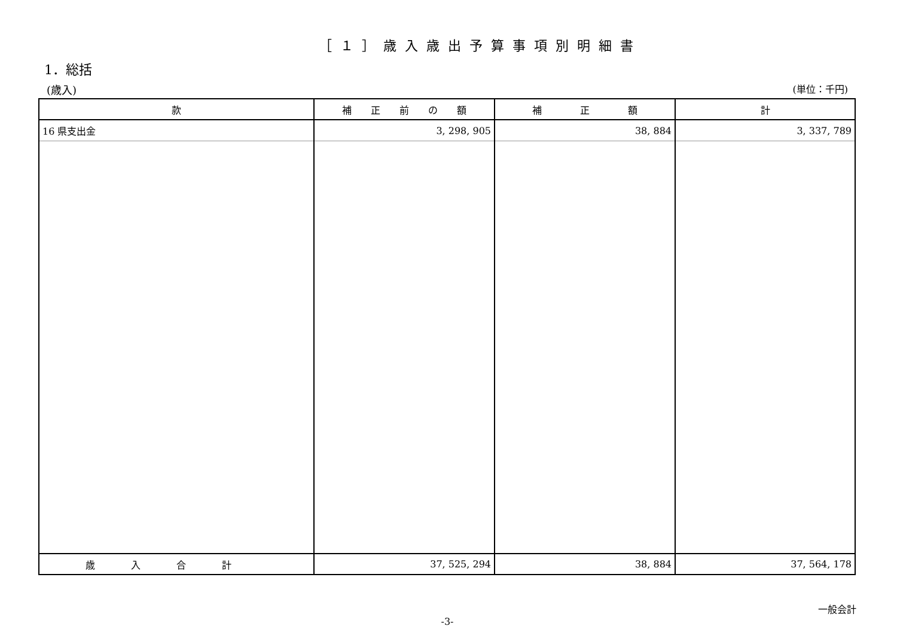［１］歳入歳出予算事項別明細書
1．総括
(歳入) (単位：千円)
| 款 | 補 正 前 の 額 | 補 正 額 | 計 |
| --- | --- | --- | --- |
| 16 県支出金 | 3, 298, 905 | 38, 884 | 3, 337, 789 |
| 歳入合計 | 37, 525, 294 | 38, 884 | 37, 564, 178 |
一般会計
-3-